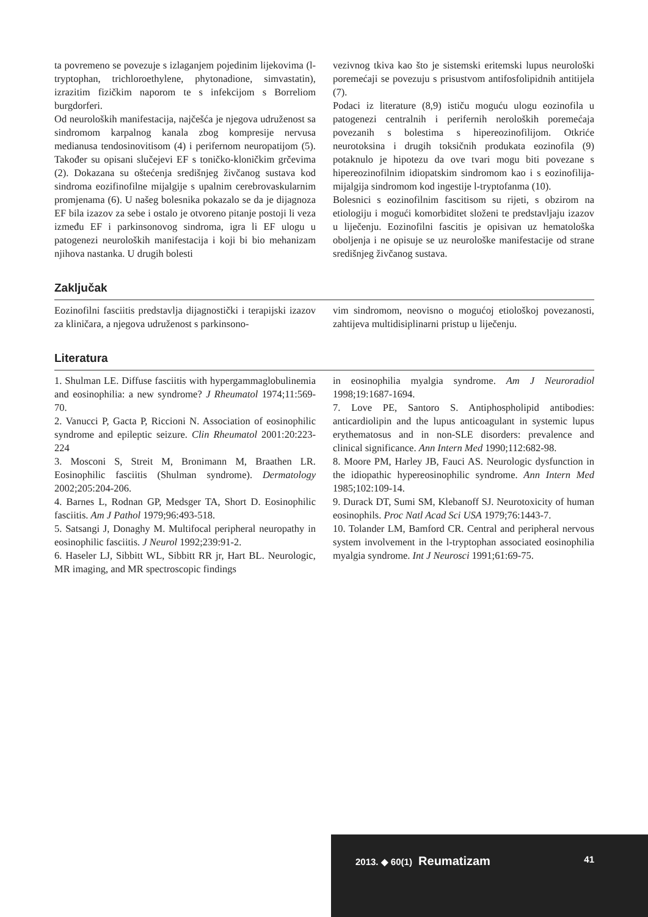ta povremeno se povezuje s izlaganjem pojedinim lijekovima (l-tryptophan, trichloroethylene, phytonadione, simvastatin), izrazitim fizičkim naporom te s infekcijom s Borreliom burgdorferi.
Od neuroloških manifestacija, najčešća je njegova udruženost sa sindromom karpalnog kanala zbog kompresije nervusa medianusa tendosinovitisom (4) i perifernom neuropatijom (5). Također su opisani slučejevi EF s toničko-kloničkim grčevima (2). Dokazana su oštećenja središnjeg živčanog sustava kod sindroma eozifinofilne mijalgije s upalnim cerebrovaskularnim promjenama (6). U našeg bolesnika pokazalo se da je dijagnoza EF bila izazov za sebe i ostalo je otvoreno pitanje postoji li veza između EF i parkinsonovog sindroma, igra li EF ulogu u patogenezi neuroloških manifestacija i koji bi bio mehanizam njihova nastanka. U drugih bolesti
vezivnog tkiva kao što je sistemski eritemski lupus neurološki poremećaji se povezuju s prisustvom antifosfolipidnih antitijela (7).
Podaci iz literature (8,9) ističu moguću ulogu eozinofila u patogenezi centralnih i perifernih neroloških poremećaja povezanih s bolestima s hipereozinofilijom. Otkriće neurotoksina i drugih toksičnih produkata eozinofila (9) potaknulo je hipotezu da ove tvari mogu biti povezane s hipereozinofilnim idiopatskim sindromom kao i s eozinofilija-mijalgija sindromom kod ingestije l-tryptofanma (10).
Bolesnici s eozinofilnim fascitisom su rijeti, s obzirom na etiologiju i mogući komorbiditet složeni te predstavljaju izazov u liječenju. Eozinofilni fascitis je opisivan uz hematološka oboljenja i ne opisuje se uz neurološke manifestacije od strane središnjeg živčanog sustava.
Zaključak
Eozinofilni fasciitis predstavlja dijagnostički i terapijski izazov za kliničara, a njegova udruženost s parkinsono-
vim sindromom, neovisno o mogućoj etiološkoj povezanosti, zahtijeva multidisiplinarni pristup u liječenju.
Literatura
1. Shulman LE. Diffuse fasciitis with hypergammaglobulinemia and eosinophilia: a new syndrome? J Rheumatol 1974;11:569-70.
2. Vanucci P, Gacta P, Riccioni N. Association of eosinophilic syndrome and epileptic seizure. Clin Rheumatol 2001:20:223-224
3. Mosconi S, Streit M, Bronimann M, Braathen LR. Eosinophilic fasciitis (Shulman syndrome). Dermatology 2002;205:204-206.
4. Barnes L, Rodnan GP, Medsger TA, Short D. Eosinophilic fasciitis. Am J Pathol 1979;96:493-518.
5. Satsangi J, Donaghy M. Multifocal peripheral neuropathy in eosinophilic fasciitis. J Neurol 1992;239:91-2.
6. Haseler LJ, Sibbitt WL, Sibbitt RR jr, Hart BL. Neurologic, MR imaging, and MR spectroscopic findings
in eosinophilia myalgia syndrome. Am J Neuroradiol 1998;19:1687-1694.
7. Love PE, Santoro S. Antiphospholipid antibodies: anticardiolipin and the lupus anticoagulant in systemic lupus erythematosus and in non-SLE disorders: prevalence and clinical significance. Ann Intern Med 1990;112:682-98.
8. Moore PM, Harley JB, Fauci AS. Neurologic dysfunction in the idiopathic hypereosinophilic syndrome. Ann Intern Med 1985;102:109-14.
9. Durack DT, Sumi SM, Klebanoff SJ. Neurotoxicity of human eosinophils. Proc Natl Acad Sci USA 1979;76:1443-7.
10. Tolander LM, Bamford CR. Central and peripheral nervous system involvement in the l-tryptophan associated eosinophilia myalgia syndrome. Int J Neurosci 1991;61:69-75.
2013. ◆ 60(1) Reumatizam 41